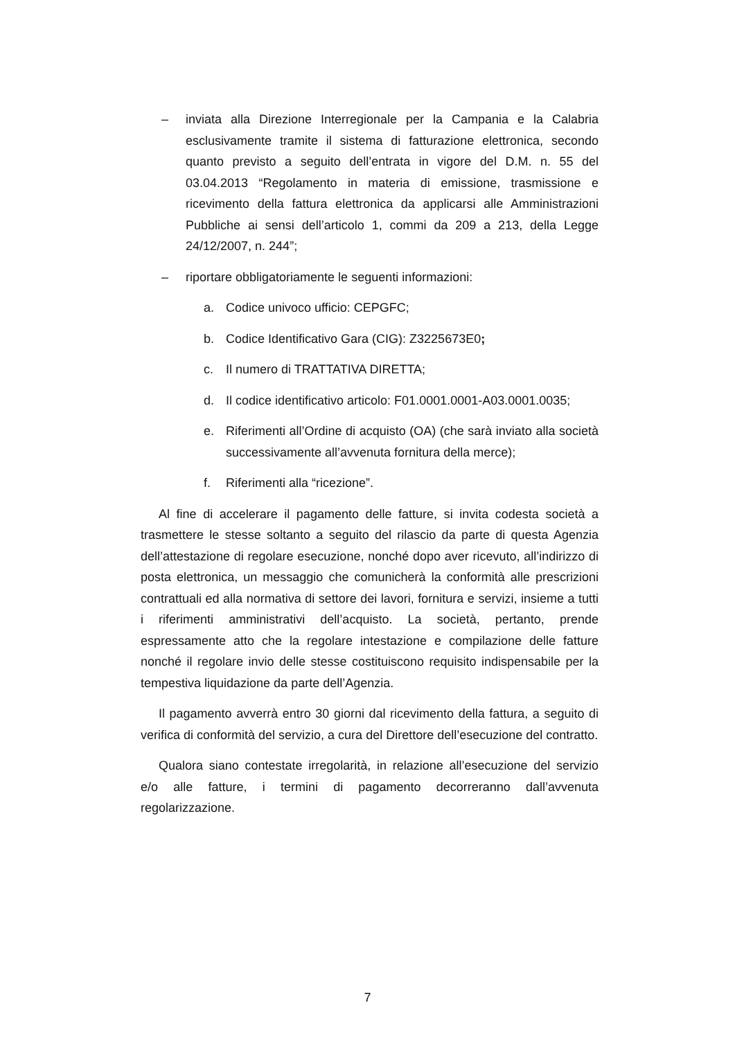– inviata alla Direzione Interregionale per la Campania e la Calabria esclusivamente tramite il sistema di fatturazione elettronica, secondo quanto previsto a seguito dell’entrata in vigore del D.M. n. 55 del 03.04.2013 “Regolamento in materia di emissione, trasmissione e ricevimento della fattura elettronica da applicarsi alle Amministrazioni Pubbliche ai sensi dell’articolo 1, commi da 209 a 213, della Legge 24/12/2007, n. 244”;
– riportare obbligatoriamente le seguenti informazioni:
a. Codice univoco ufficio: CEPGFC;
b. Codice Identificativo Gara (CIG): Z3225673E0;
c. Il numero di TRATTATIVA DIRETTA;
d. Il codice identificativo articolo: F01.0001.0001-A03.0001.0035;
e. Riferimenti all’Ordine di acquisto (OA) (che sarà inviato alla società successivamente all’avvenuta fornitura della merce);
f. Riferimenti alla “ricezione”.
Al fine di accelerare il pagamento delle fatture, si invita codesta società a trasmettere le stesse soltanto a seguito del rilascio da parte di questa Agenzia dell’attestazione di regolare esecuzione, nonché dopo aver ricevuto, all’indirizzo di posta elettronica, un messaggio che comunicherà la conformità alle prescrizioni contrattuali ed alla normativa di settore dei lavori, fornitura e servizi, insieme a tutti i riferimenti amministrativi dell’acquisto. La società, pertanto, prende espressamente atto che la regolare intestazione e compilazione delle fatture nonché il regolare invio delle stesse costituiscono requisito indispensabile per la tempestiva liquidazione da parte dell’Agenzia.
Il pagamento avverrà entro 30 giorni dal ricevimento della fattura, a seguito di verifica di conformità del servizio, a cura del Direttore dell’esecuzione del contratto.
Qualora siano contestate irregolarità, in relazione all’esecuzione del servizio e/o alle fatture, i termini di pagamento decorreranno dall’avvenuta regolarizzazione.
7